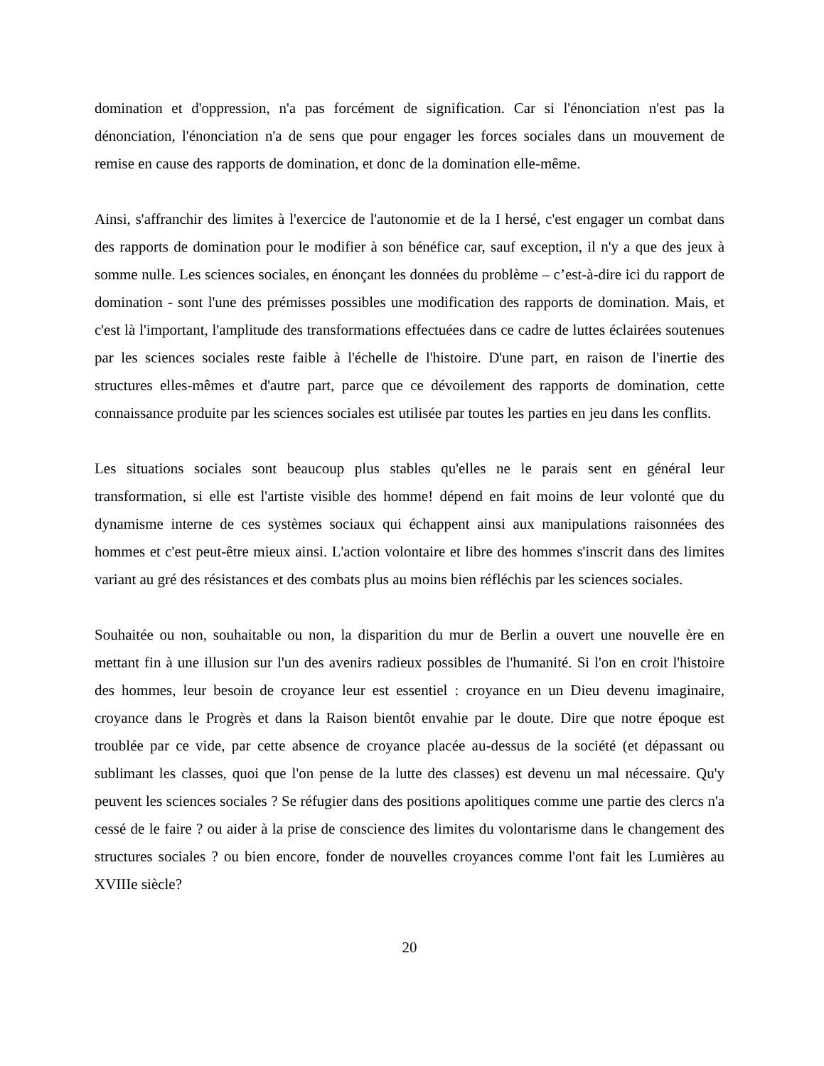domination et d'oppression, n'a pas forcément de signification. Car si l'énonciation n'est pas la dénonciation, l'énonciation n'a de sens que pour engager les forces sociales dans un mouvement de remise en cause des rapports de domination, et donc de la domination elle-même.
Ainsi, s'affranchir des limites à l'exercice de l'autonomie et de la I hersé, c'est engager un combat dans des rapports de domination pour le modifier à son bénéfice car, sauf exception, il n'y a que des jeux à somme nulle. Les sciences sociales, en énonçant les données du problème – c’est-à-dire ici du rapport de domination - sont l'une des prémisses possibles une modification des rapports de domination. Mais, et c'est là l'important, l'amplitude des transformations effectuées dans ce cadre de luttes éclairées soutenues par les sciences sociales reste faible à l'échelle de l'histoire. D'une part, en raison de l'inertie des structures elles-mêmes et d'autre part, parce que ce dévoilement des rapports de domination, cette connaissance produite par les sciences sociales est utilisée par toutes les parties en jeu dans les conflits.
Les situations sociales sont beaucoup plus stables qu'elles ne le parais sent en général leur transformation, si elle est l'artiste visible des homme! dépend en fait moins de leur volonté que du dynamisme interne de ces systèmes sociaux qui échappent ainsi aux manipulations raisonnées des hommes et c'est peut-être mieux ainsi. L'action volontaire et libre des hommes s'inscrit dans des limites variant au gré des résistances et des combats plus au moins bien réfléchis par les sciences sociales.
Souhaitée ou non, souhaitable ou non, la disparition du mur de Berlin a ouvert une nouvelle ère en mettant fin à une illusion sur l'un des avenirs radieux possibles de l'humanité. Si l'on en croit l'histoire des hommes, leur besoin de croyance leur est essentiel : croyance en un Dieu devenu imaginaire, croyance dans le Progrès et dans la Raison bientôt envahie par le doute. Dire que notre époque est troublée par ce vide, par cette absence de croyance placée au-dessus de la société (et dépassant ou sublimant les classes, quoi que l'on pense de la lutte des classes) est devenu un mal nécessaire. Qu'y peuvent les sciences sociales ? Se réfugier dans des positions apolitiques comme une partie des clercs n'a cessé de le faire ? ou aider à la prise de conscience des limites du volontarisme dans le changement des structures sociales ? ou bien encore, fonder de nouvelles croyances comme l'ont fait les Lumières au XVIIIe siècle?
20